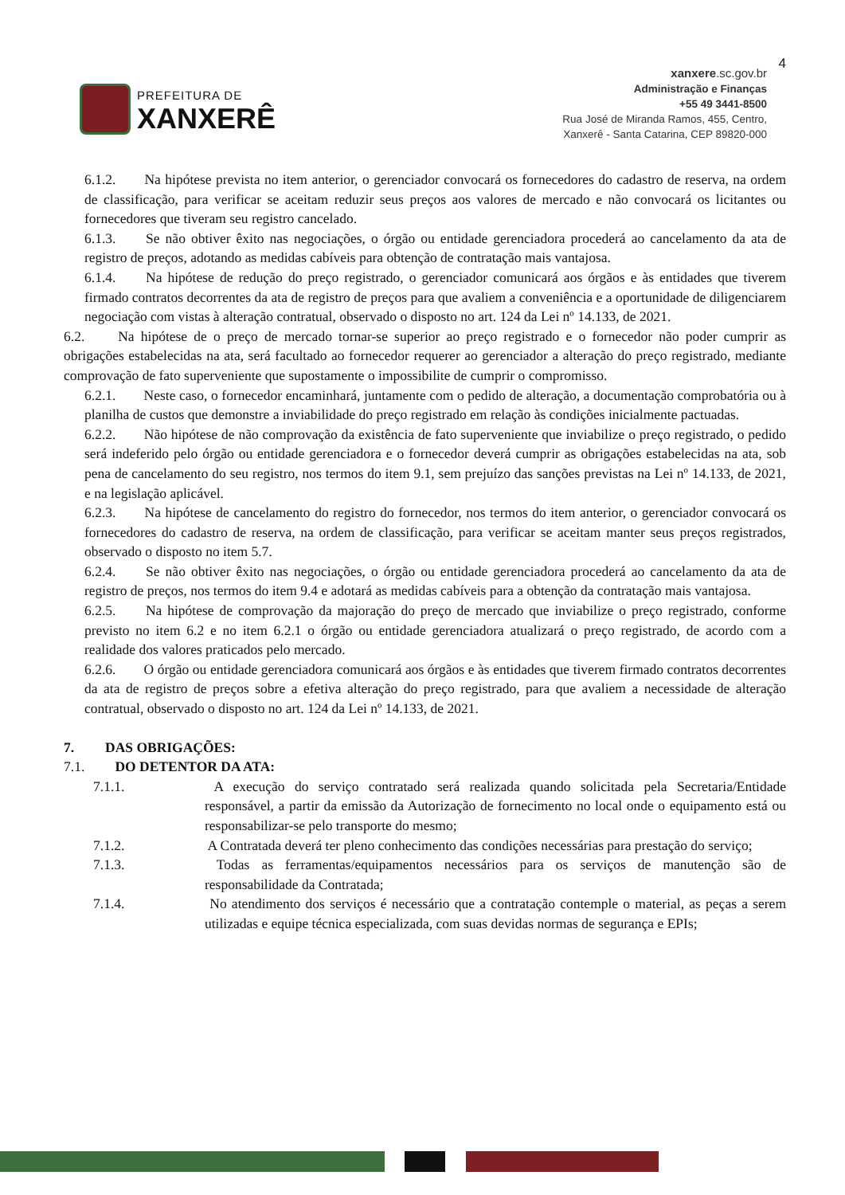4
PREFEITURA DE
XANXERÊ
xanxere.sc.gov.br
Administração e Finanças
+55 49 3441-8500
Rua José de Miranda Ramos, 455, Centro,
Xanxerê - Santa Catarina, CEP 89820-000
6.1.2. Na hipótese prevista no item anterior, o gerenciador convocará os fornecedores do cadastro de reserva, na ordem de classificação, para verificar se aceitam reduzir seus preços aos valores de mercado e não convocará os licitantes ou fornecedores que tiveram seu registro cancelado.
6.1.3. Se não obtiver êxito nas negociações, o órgão ou entidade gerenciadora procederá ao cancelamento da ata de registro de preços, adotando as medidas cabíveis para obtenção de contratação mais vantajosa.
6.1.4. Na hipótese de redução do preço registrado, o gerenciador comunicará aos órgãos e às entidades que tiverem firmado contratos decorrentes da ata de registro de preços para que avaliem a conveniência e a oportunidade de diligenciarem negociação com vistas à alteração contratual, observado o disposto no art. 124 da Lei nº 14.133, de 2021.
6.2. Na hipótese de o preço de mercado tornar-se superior ao preço registrado e o fornecedor não poder cumprir as obrigações estabelecidas na ata, será facultado ao fornecedor requerer ao gerenciador a alteração do preço registrado, mediante comprovação de fato superveniente que supostamente o impossibilite de cumprir o compromisso.
6.2.1. Neste caso, o fornecedor encaminhará, juntamente com o pedido de alteração, a documentação comprobatória ou à planilha de custos que demonstre a inviabilidade do preço registrado em relação às condições inicialmente pactuadas.
6.2.2. Não hipótese de não comprovação da existência de fato superveniente que inviabilize o preço registrado, o pedido será indeferido pelo órgão ou entidade gerenciadora e o fornecedor deverá cumprir as obrigações estabelecidas na ata, sob pena de cancelamento do seu registro, nos termos do item 9.1, sem prejuízo das sanções previstas na Lei nº 14.133, de 2021, e na legislação aplicável.
6.2.3. Na hipótese de cancelamento do registro do fornecedor, nos termos do item anterior, o gerenciador convocará os fornecedores do cadastro de reserva, na ordem de classificação, para verificar se aceitam manter seus preços registrados, observado o disposto no item 5.7.
6.2.4. Se não obtiver êxito nas negociações, o órgão ou entidade gerenciadora procederá ao cancelamento da ata de registro de preços, nos termos do item 9.4 e adotará as medidas cabíveis para a obtenção da contratação mais vantajosa.
6.2.5. Na hipótese de comprovação da majoração do preço de mercado que inviabilize o preço registrado, conforme previsto no item 6.2 e no item 6.2.1 o órgão ou entidade gerenciadora atualizará o preço registrado, de acordo com a realidade dos valores praticados pelo mercado.
6.2.6. O órgão ou entidade gerenciadora comunicará aos órgãos e às entidades que tiverem firmado contratos decorrentes da ata de registro de preços sobre a efetiva alteração do preço registrado, para que avaliem a necessidade de alteração contratual, observado o disposto no art. 124 da Lei nº 14.133, de 2021.
7. DAS OBRIGAÇÕES:
7.1. DO DETENTOR DA ATA:
7.1.1. A execução do serviço contratado será realizada quando solicitada pela Secretaria/Entidade responsável, a partir da emissão da Autorização de fornecimento no local onde o equipamento está ou responsabilizar-se pelo transporte do mesmo;
7.1.2. A Contratada deverá ter pleno conhecimento das condições necessárias para prestação do serviço;
7.1.3. Todas as ferramentas/equipamentos necessários para os serviços de manutenção são de responsabilidade da Contratada;
7.1.4. No atendimento dos serviços é necessário que a contratação contemple o material, as peças a serem utilizadas e equipe técnica especializada, com suas devidas normas de segurança e EPIs;